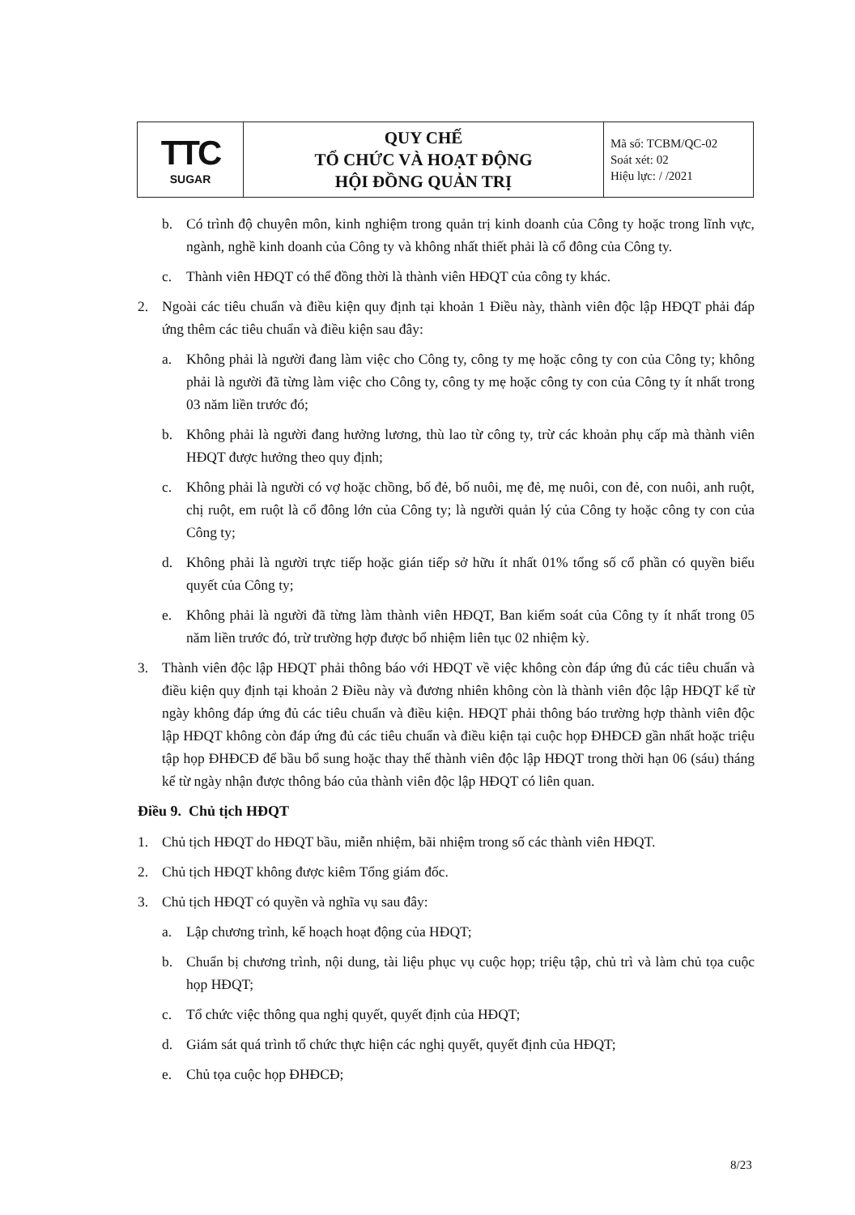| TTC SUGAR | QUY CHẾ TỔ CHỨC VÀ HOẠT ĐỘNG HỘI ĐỒNG QUẢN TRỊ | Mã số: TCBM/QC-02 Soát xét: 02 Hiệu lực: / /2021 |
b. Có trình độ chuyên môn, kinh nghiệm trong quản trị kinh doanh của Công ty hoặc trong lĩnh vực, ngành, nghề kinh doanh của Công ty và không nhất thiết phải là cổ đông của Công ty.
c. Thành viên HĐQT có thể đồng thời là thành viên HĐQT của công ty khác.
2. Ngoài các tiêu chuẩn và điều kiện quy định tại khoản 1 Điều này, thành viên độc lập HĐQT phải đáp ứng thêm các tiêu chuẩn và điều kiện sau đây:
a. Không phải là người đang làm việc cho Công ty, công ty mẹ hoặc công ty con của Công ty; không phải là người đã từng làm việc cho Công ty, công ty mẹ hoặc công ty con của Công ty ít nhất trong 03 năm liền trước đó;
b. Không phải là người đang hưởng lương, thù lao từ công ty, trừ các khoản phụ cấp mà thành viên HĐQT được hưởng theo quy định;
c. Không phải là người có vợ hoặc chồng, bố đẻ, bố nuôi, mẹ đẻ, mẹ nuôi, con đẻ, con nuôi, anh ruột, chị ruột, em ruột là cổ đông lớn của Công ty; là người quản lý của Công ty hoặc công ty con của Công ty;
d. Không phải là người trực tiếp hoặc gián tiếp sở hữu ít nhất 01% tổng số cổ phần có quyền biểu quyết của Công ty;
e. Không phải là người đã từng làm thành viên HĐQT, Ban kiểm soát của Công ty ít nhất trong 05 năm liền trước đó, trừ trường hợp được bổ nhiệm liên tục 02 nhiệm kỳ.
3. Thành viên độc lập HĐQT phải thông báo với HĐQT về việc không còn đáp ứng đủ các tiêu chuẩn và điều kiện quy định tại khoản 2 Điều này và đương nhiên không còn là thành viên độc lập HĐQT kể từ ngày không đáp ứng đủ các tiêu chuẩn và điều kiện. HĐQT phải thông báo trường hợp thành viên độc lập HĐQT không còn đáp ứng đủ các tiêu chuẩn và điều kiện tại cuộc họp ĐHĐCĐ gần nhất hoặc triệu tập họp ĐHĐCĐ để bầu bổ sung hoặc thay thế thành viên độc lập HĐQT trong thời hạn 06 (sáu) tháng kể từ ngày nhận được thông báo của thành viên độc lập HĐQT có liên quan.
Điều 9. Chủ tịch HĐQT
1. Chủ tịch HĐQT do HĐQT bầu, miễn nhiệm, bãi nhiệm trong số các thành viên HĐQT.
2. Chủ tịch HĐQT không được kiêm Tổng giám đốc.
3. Chủ tịch HĐQT có quyền và nghĩa vụ sau đây:
a. Lập chương trình, kế hoạch hoạt động của HĐQT;
b. Chuẩn bị chương trình, nội dung, tài liệu phục vụ cuộc họp; triệu tập, chủ trì và làm chủ tọa cuộc họp HĐQT;
c. Tổ chức việc thông qua nghị quyết, quyết định của HĐQT;
d. Giám sát quá trình tổ chức thực hiện các nghị quyết, quyết định của HĐQT;
e. Chủ tọa cuộc họp ĐHĐCĐ;
8/23